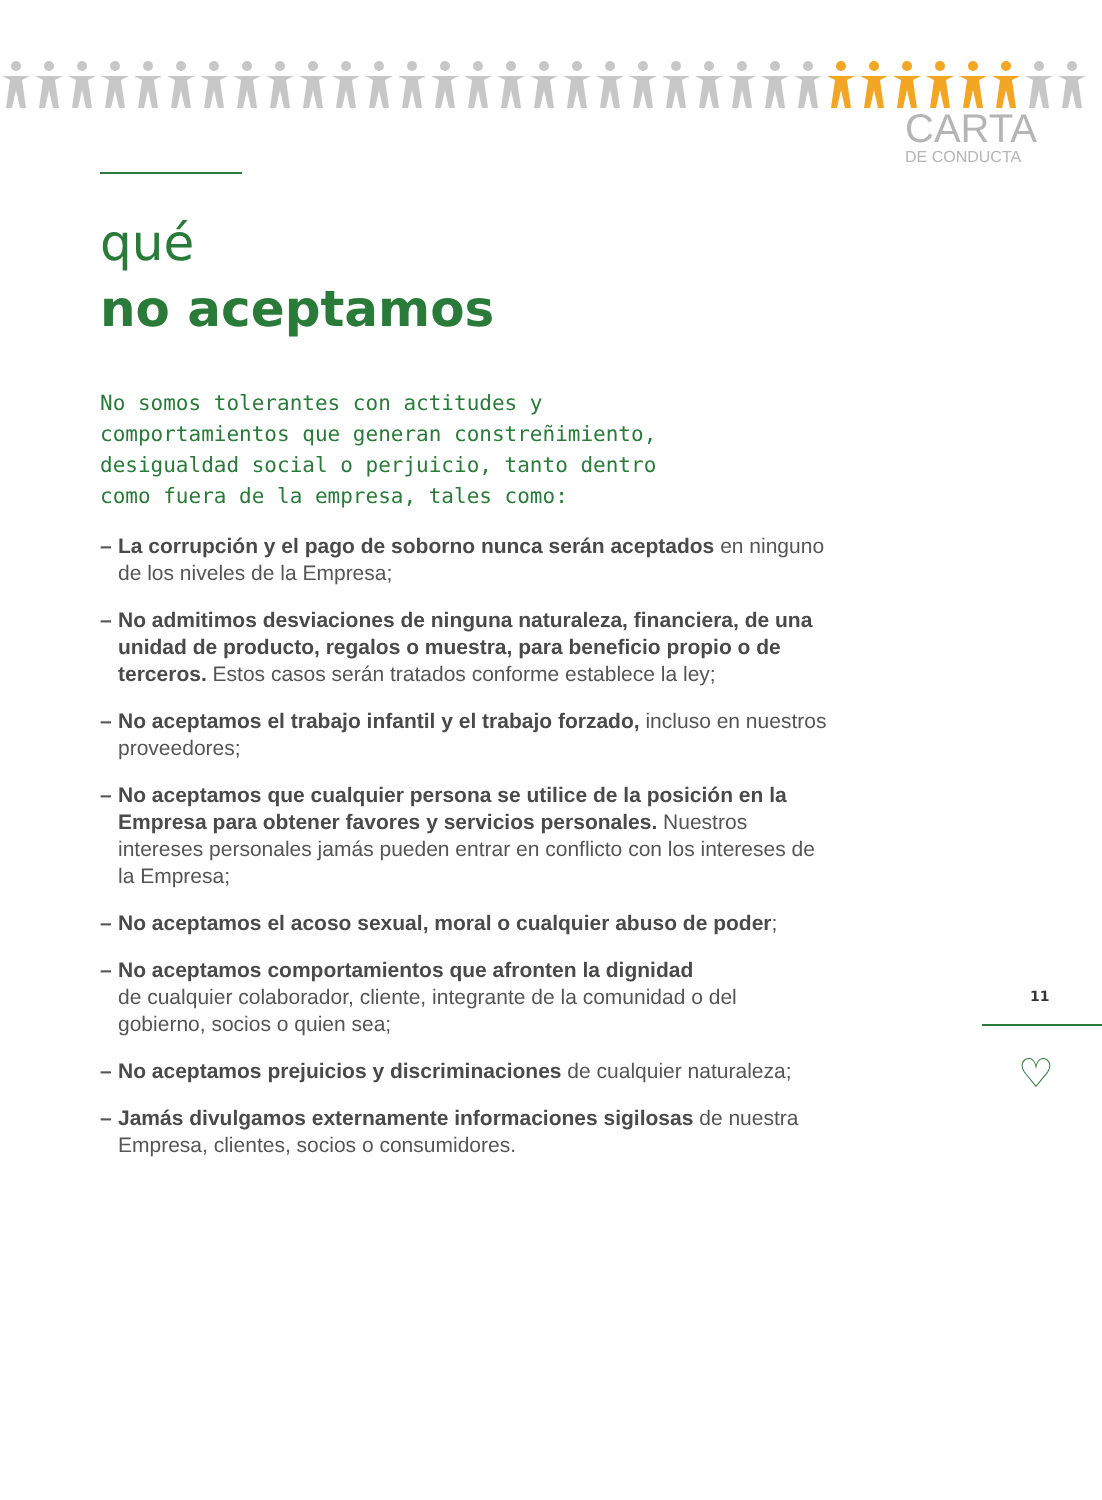CARTA
DE CONDUCTA
qué
no aceptamos
No somos tolerantes con actitudes y
comportamientos que generan constreñimiento,
desigualdad social o perjuicio, tanto dentro
como fuera de la empresa, tales como:
– La corrupción y el pago de soborno nunca serán aceptados en ninguno de los niveles de la Empresa;
– No admitimos desviaciones de ninguna naturaleza, financiera, de una unidad de producto, regalos o muestra, para beneficio propio o de terceros. Estos casos serán tratados conforme establece la ley;
– No aceptamos el trabajo infantil y el trabajo forzado, incluso en nuestros proveedores;
– No aceptamos que cualquier persona se utilice de la posición en la Empresa para obtener favores y servicios personales. Nuestros intereses personales jamás pueden entrar en conflicto con los intereses de la Empresa;
– No aceptamos el acoso sexual, moral o cualquier abuso de poder;
– No aceptamos comportamientos que afronten la dignidad
de cualquier colaborador, cliente, integrante de la comunidad o del gobierno, socios o quien sea;
– No aceptamos prejuicios y discriminaciones de cualquier naturaleza;
– Jamás divulgamos externamente informaciones sigilosas de nuestra Empresa, clientes, socios o consumidores.
11
♡